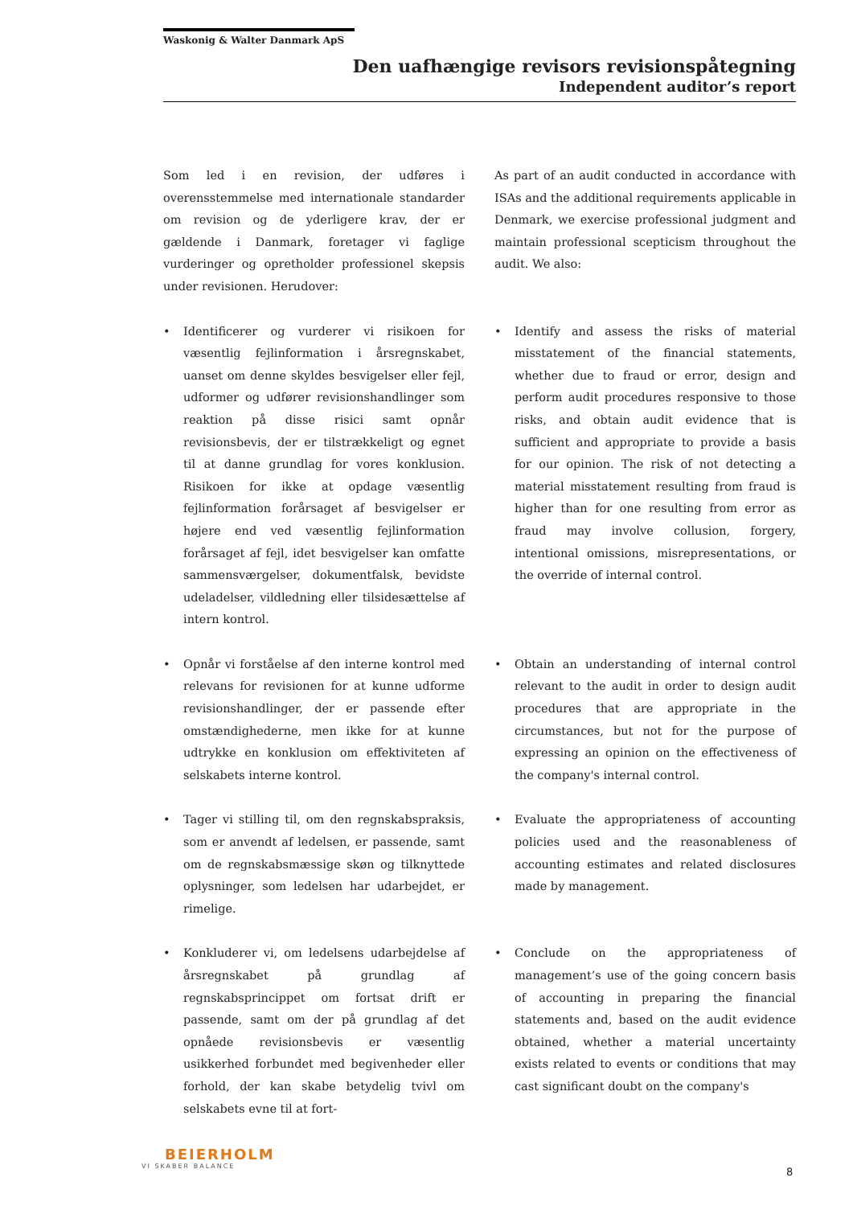Waskonig & Walter Danmark ApS
Den uafhængige revisors revisionspåtegning
Independent auditor’s report
Som led i en revision, der udføres i overensstemmelse med internationale standarder om revision og de yderligere krav, der er gældende i Danmark, foretager vi faglige vurderinger og opretholder professionel skepsis under revisionen. Herudover:
As part of an audit conducted in accordance with ISAs and the additional requirements applicable in Denmark, we exercise professional judgment and maintain professional scepticism throughout the audit. We also:
• Identificerer og vurderer vi risikoen for væsentlig fejlinformation i årsregnskabet, uanset om denne skyldes besvigelser eller fejl, udformer og udfører revisionshandlinger som reaktion på disse risici samt opnår revisionsbevis, der er tilstrækkeligt og egnet til at danne grundlag for vores konklusion. Risikoen for ikke at opdage væsentlig fejlinformation forårsaget af besvigelser er højere end ved væsentlig fejlinformation forårsaget af fejl, idet besvigelser kan omfatte sammensværgelser, dokumentfalsk, bevidste udeladelser, vildledning eller tilsidesættelse af intern kontrol.
• Identify and assess the risks of material misstatement of the financial statements, whether due to fraud or error, design and perform audit procedures responsive to those risks, and obtain audit evidence that is sufficient and appropriate to provide a basis for our opinion. The risk of not detecting a material misstatement resulting from fraud is higher than for one resulting from error as fraud may involve collusion, forgery, intentional omissions, misrepresentations, or the override of internal control.
• Opnår vi forståelse af den interne kontrol med relevans for revisionen for at kunne udforme revisionshandlinger, der er passende efter omstændighederne, men ikke for at kunne udtrykke en konklusion om effektiviteten af selskabets interne kontrol.
• Obtain an understanding of internal control relevant to the audit in order to design audit procedures that are appropriate in the circumstances, but not for the purpose of expressing an opinion on the effectiveness of the company's internal control.
• Tager vi stilling til, om den regnskabspraksis, som er anvendt af ledelsen, er passende, samt om de regnskabsmæssige skøn og tilknyttede oplysninger, som ledelsen har udarbejdet, er rimelige.
• Evaluate the appropriateness of accounting policies used and the reasonableness of accounting estimates and related disclosures made by management.
• Konkluderer vi, om ledelsens udarbejdelse af årsregnskabet på grundlag af regnskabsprincippet om fortsat drift er passende, samt om der på grundlag af det opnåede revisionsbevis er væsentlig usikkerhed forbundet med begivenheder eller forhold, der kan skabe betydelig tvivl om selskabets evne til at fort-
• Conclude on the appropriateness of management’s use of the going concern basis of accounting in preparing the financial statements and, based on the audit evidence obtained, whether a material uncertainty exists related to events or conditions that may cast significant doubt on the company's
BEIERHOLM
VI SKABER BALANCE
8